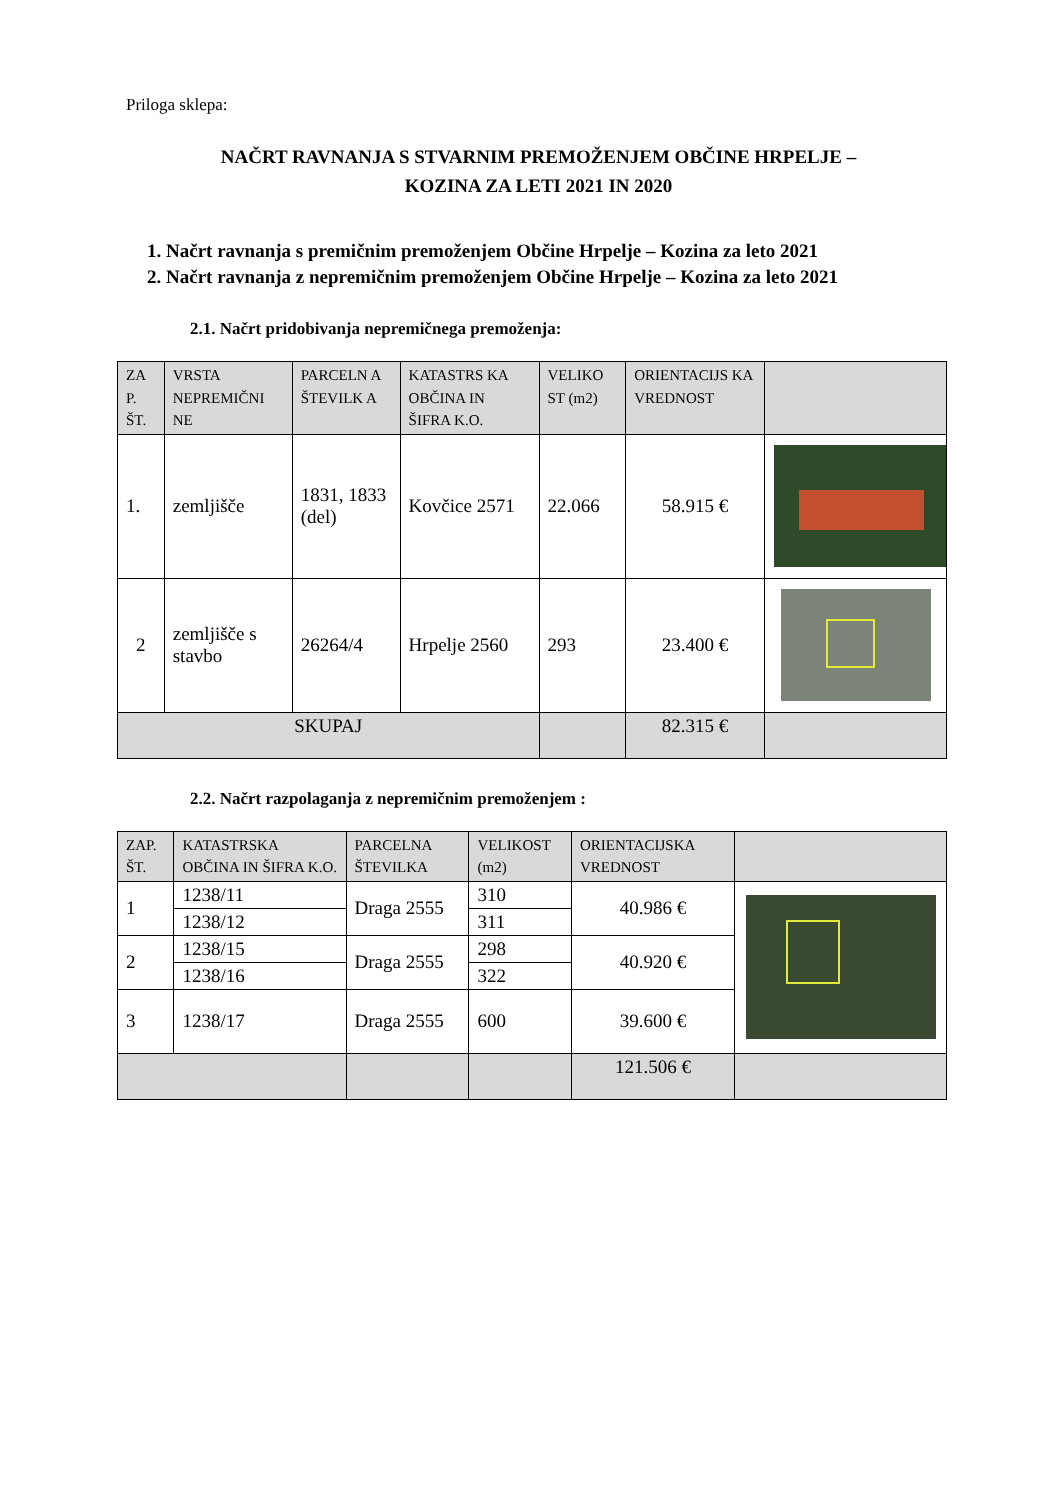Priloga sklepa:
NAČRT RAVNANJA S STVARNIM PREMOŽENJEM OBČINE HRPELJE –
KOZINA ZA LETI 2021 IN 2020
1. Načrt ravnanja s premičnim premoženjem Občine Hrpelje – Kozina za leto 2021
2. Načrt ravnanja z nepremičnim premoženjem Občine Hrpelje – Kozina za leto 2021
2.1. Načrt pridobivanja nepremičnega premoženja:
| ZA P. ŠT. | VRSTA NEPREMIČNI NE | PARCELN A ŠTEVILK A | KATASTRS KA OBČINA IN ŠIFRA K.O. | VELIKO ST (m2) | ORIENTACIJS KA VREDNOST | |
| --- | --- | --- | --- | --- | --- | --- |
| 1. | zemljišče | 1831, 1833 (del) | Kovčice 2571 | 22.066 | 58.915 € | |
| 2 | zemljišče s stavbo | 26264/4 | Hrpelje 2560 | 293 | 23.400 € | |
| SKUPAJ | | | | | 82.315 € | |
2.2. Načrt razpolaganja z nepremičnim premoženjem :
| ZAP. ŠT. | KATASTRSKA OBČINA IN ŠIFRA K.O. | PARCELNA ŠTEVILKA | VELIKOST (m2) | ORIENTACIJSKA VREDNOST | |
| --- | --- | --- | --- | --- | --- |
| 1 | 1238/11 | Draga 2555 | 310 | 40.986 € | |
| | 1238/12 | | 311 | | |
| 2 | 1238/15 | Draga 2555 | 298 | 40.920 € | |
| | 1238/16 | | 322 | | |
| 3 | 1238/17 | Draga 2555 | 600 | 39.600 € | |
| | | | | 121.506 € | |